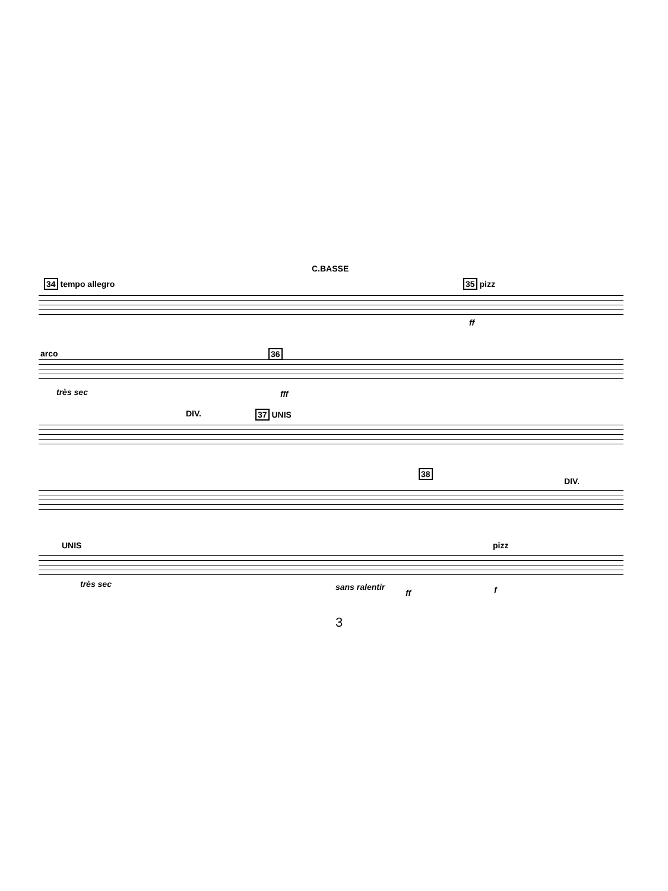C.BASSE
34 tempo allegro 35 pizz
ff
arco
très sec
36
fff
DIV. 37 UNIS
38
DIV.
UNIS
très sec sans ralentir
ff
pizz
f
3